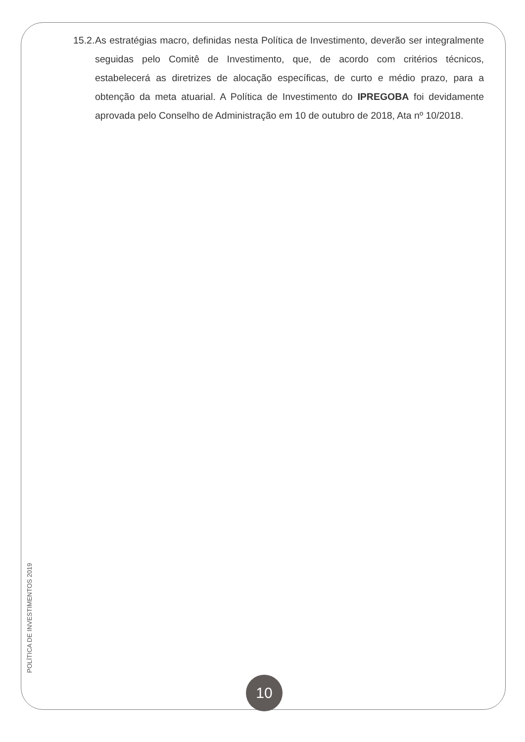15.2.
As estratégias macro, definidas nesta Política de Investimento, deverão ser integralmente seguidas pelo Comitê de Investimento, que, de acordo com critérios técnicos, estabelecerá as diretrizes de alocação específicas, de curto e médio prazo, para a obtenção da meta atuarial. A Política de Investimento do IPREGOBA foi devidamente aprovada pelo Conselho de Administração em 10 de outubro de 2018, Ata nº 10/2018.
POLÍTICA DE INVESTIMENTOS 2019
10